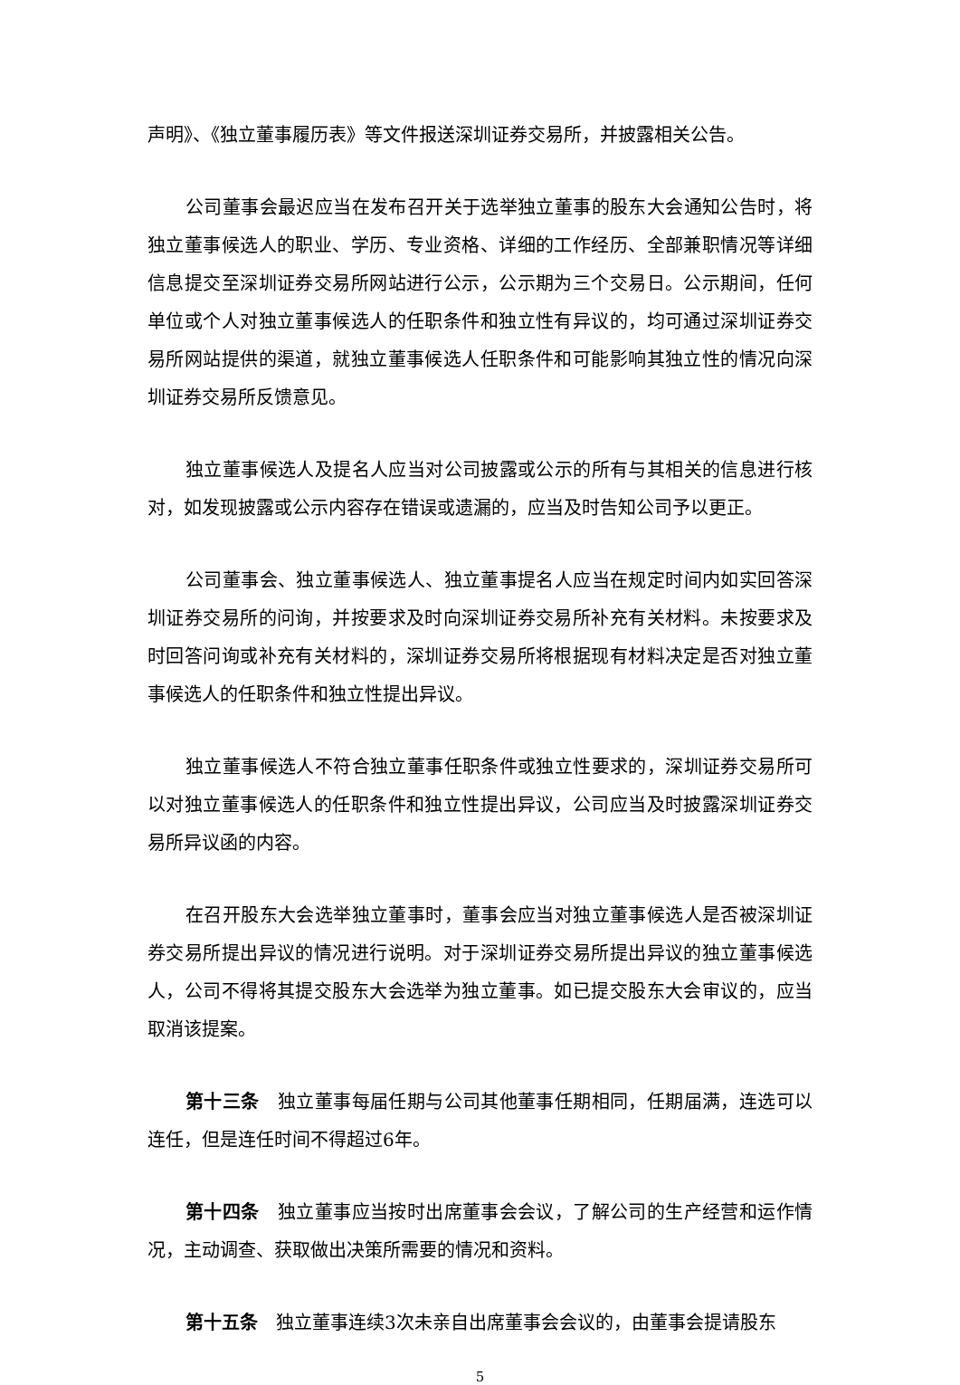声明》、《独立董事履历表》等文件报送深圳证券交易所，并披露相关公告。
公司董事会最迟应当在发布召开关于选举独立董事的股东大会通知公告时，将独立董事候选人的职业、学历、专业资格、详细的工作经历、全部兼职情况等详细信息提交至深圳证券交易所网站进行公示，公示期为三个交易日。公示期间，任何单位或个人对独立董事候选人的任职条件和独立性有异议的，均可通过深圳证券交易所网站提供的渠道，就独立董事候选人任职条件和可能影响其独立性的情况向深圳证券交易所反馈意见。
独立董事候选人及提名人应当对公司披露或公示的所有与其相关的信息进行核对，如发现披露或公示内容存在错误或遗漏的，应当及时告知公司予以更正。
公司董事会、独立董事候选人、独立董事提名人应当在规定时间内如实回答深圳证券交易所的问询，并按要求及时向深圳证券交易所补充有关材料。未按要求及时回答问询或补充有关材料的，深圳证券交易所将根据现有材料决定是否对独立董事候选人的任职条件和独立性提出异议。
独立董事候选人不符合独立董事任职条件或独立性要求的，深圳证券交易所可以对独立董事候选人的任职条件和独立性提出异议，公司应当及时披露深圳证券交易所异议函的内容。
在召开股东大会选举独立董事时，董事会应当对独立董事候选人是否被深圳证券交易所提出异议的情况进行说明。对于深圳证券交易所提出异议的独立董事候选人，公司不得将其提交股东大会选举为独立董事。如已提交股东大会审议的，应当取消该提案。
第十三条　独立董事每届任期与公司其他董事任期相同，任期届满，连选可以连任，但是连任时间不得超过6年。
第十四条　独立董事应当按时出席董事会会议，了解公司的生产经营和运作情况，主动调查、获取做出决策所需要的情况和资料。
第十五条　独立董事连续3次未亲自出席董事会会议的，由董事会提请股东
5